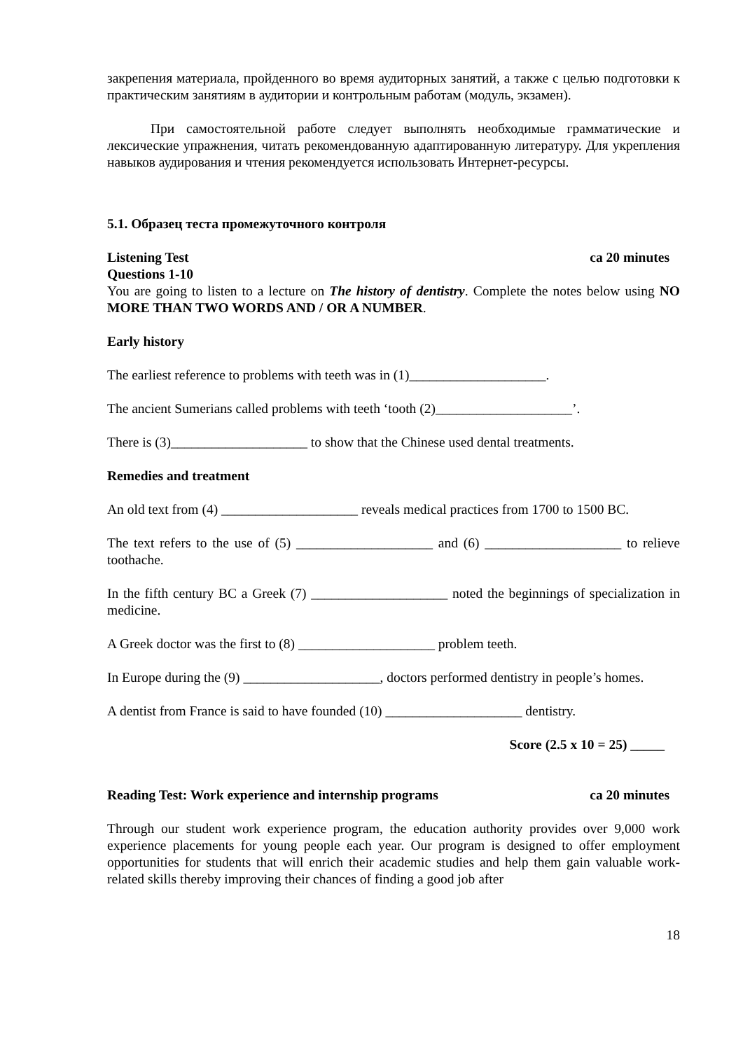закрепения материала, пройденного во время аудиторных занятий, а также с целью подготовки к практическим занятиям в аудитории и контрольным работам (модуль, экзамен).
При самостоятельной работе следует выполнять необходимые грамматические и лексические упражнения, читать рекомендованную адаптированную литературу. Для укрепления навыков аудирования и чтения рекомендуется использовать Интернет-ресурсы.
5.1. Образец теста промежуточного контроля
Listening Test ca 20 minutes
Questions 1-10
You are going to listen to a lecture on The history of dentistry. Complete the notes below using NO MORE THAN TWO WORDS AND / OR A NUMBER.
Early history
The earliest reference to problems with teeth was in (1)____________________.
The ancient Sumerians called problems with teeth ‘tooth (2)____________________’.
There is (3)____________________ to show that the Chinese used dental treatments.
Remedies and treatment
An old text from (4) ____________________ reveals medical practices from 1700 to 1500 BC.
The text refers to the use of (5) ____________________ and (6) ____________________ to relieve toothache.
In the fifth century BC a Greek (7) ____________________ noted the beginnings of specialization in medicine.
A Greek doctor was the first to (8) ____________________ problem teeth.
In Europe during the (9) ____________________, doctors performed dentistry in people’s homes.
A dentist from France is said to have founded (10) ____________________ dentistry.
Score (2.5 x 10 = 25) _____
Reading Test: Work experience and internship programs ca 20 minutes
Through our student work experience program, the education authority provides over 9,000 work experience placements for young people each year. Our program is designed to offer employment opportunities for students that will enrich their academic studies and help them gain valuable work-related skills thereby improving their chances of finding a good job after
18